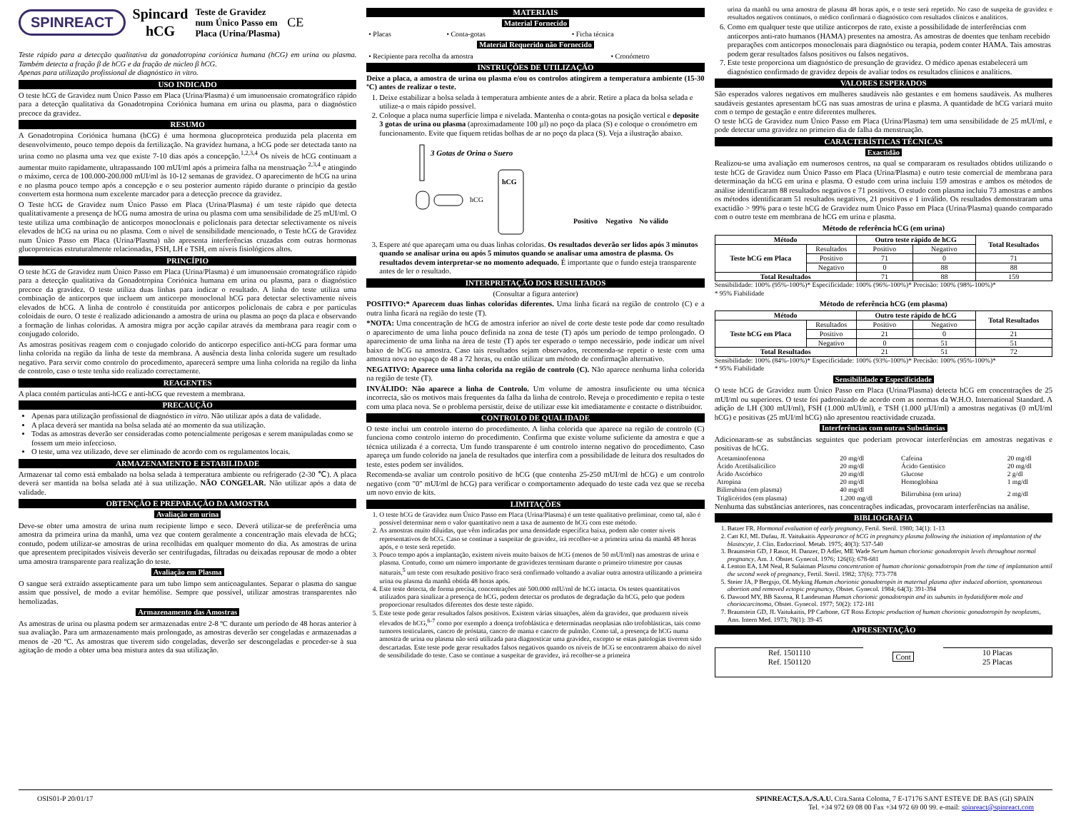SPINREACT
Spincard
hCG
Teste de Gravidez
num Único Passo em
Placa (Urina/Plasma)
CE
Teste rápido para a detecção qualitativa da gonadotropina coriónica humana (hCG) em urina ou plasma. Também detecta a fração β de hCG e da fração de núcleo β hCG.
Apenas para utilização profissional de diagnóstico in vitro.
USO INDICADO
O teste hCG de Gravidez num Único Passo em Placa (Urina/Plasma) é um imunoensaio cromatográfico rápido para a detecção qualitativa da Gonadotropina Coriónica humana em urina ou plasma, para o diagnóstico precoce da gravidez.
RESUMO
A Gonadotropina Coriónica humana (hCG) é uma hormona glucoproteica produzida pela placenta em desenvolvimento, pouco tempo depois da fertilização. Na gravidez humana, a hCG pode ser detectada tanto na urina como no plasma uma vez que existe 7-10 dias após a concepção.<sup>1,2,3,4</sup> Os níveis de hCG continuam a aumentar muito rapidamente, ultrapassando 100 mUI/ml após a primeira falha na menstruação <sup>2,3,4</sup> e atingindo o máximo, cerca de 100.000-200.000 mUI/ml às 10-12 semanas de gravidez. O aparecimento de hCG na urina e no plasma pouco tempo após a concepção e o seu posterior aumento rápido durante o princípio da gestão convertem esta hormona num excelente marcador para a detecção precoce da gravidez.
O Teste hCG de Gravidez num Único Passo em Placa (Urina/Plasma) é um teste rápido que detecta qualitativamente a presença de hCG numa amostra de urina ou plasma com uma sensibilidade de 25 mUI/ml. O teste utiliza uma combinação de anticorpos monoclonais e policlonais para detectar selectivamente os níveis elevados de hCG na urina ou no plasma. Com o nível de sensibilidade mencionado, o Teste hCG de Gravidez num Único Passo em Placa (Urina/Plasma) não apresenta interferências cruzadas com outras hormonas glucoproteicas estruturalmente relacionadas, FSH, LH e TSH, em níveis fisiológicos altos.
PRINCÍPIO
O teste hCG de Gravidez num Único Passo em Placa (Urina/Plasma) é um imunoensaio cromatográfico rápido para a detecção qualitativa da Gonadotropina Coriónica humana em urina ou plasma, para o diagnóstico precoce da gravidez. O teste utiliza duas linhas para indicar o resultado. A linha do teste utiliza uma combinação de anticorpos que incluem um anticorpo monoclonal hCG para detectar selectivamente níveis elevados de hCG. A linha de controlo é constituída por anticorpos policlonais de cabra e por partículas coloidais de ouro. O teste é realizado adicionando a amostra de urina ou plasma ao poço da placa e observando a formação de linhas coloridas. A amostra migra por acção capilar através da membrana para reagir com o conjugado colorido.
As amostras positivas reagem com o conjugado colorido do anticorpo específico anti-hCG para formar uma linha colorida na região da linha de teste da membrana. A ausência desta linha colorida sugere um resultado negativo. Para servir como controlo do procedimento, aparecerá sempre uma linha colorida na região da linha de controlo, caso o teste tenha sido realizado correctamente.
REAGENTES
A placa contém partículas anti-hCG e anti-hCG que revestem a membrana.
PRECAUÇÃO
Apenas para utilização profissional de diagnóstico in vitro. Não utilizar após a data de validade.
A placa deverá ser mantida na bolsa selada até ao momento da sua utilização.
Todas as amostras deverão ser consideradas como potencialmente perigosas e serem manipuladas como se fossem um meio infeccioso.
O teste, uma vez utilizado, deve ser eliminado de acordo com os regulamentos locais.
ARMAZENAMENTO E ESTABILIDADE
Armazenar tal como está embalado na bolsa selada à temperatura ambiente ou refrigerado (2-30 ℃). A placa deverá ser mantida na bolsa selada até à sua utilização. NÃO CONGELAR. Não utilizar após a data de validade.
OBTENÇÃO E PREPARAÇÃO DA AMOSTRA
Avaliação em urina
Deve-se obter uma amostra de urina num recipiente limpo e seco. Deverá utilizar-se de preferência uma amostra da primeira urina da manhã, uma vez que contem geralmente a concentração mais elevada de hCG; contudo, podem utilizar-se amostras de urina recolhidas em qualquer momento do dia. As amostras de urina que apresentem precipitados visíveis deverão ser centrifugadas, filtradas ou deixadas repousar de modo a obter uma amostra transparente para realização do teste.
Avaliação em Plasma
O sangue será extraído assepticamente para um tubo limpo sem anticoagulantes. Separar o plasma do sangue assim que possível, de modo a evitar hemólise. Sempre que possível, utilizar amostras transparentes não hemolizadas.
Armazenamento das Amostras
As amostras de urina ou plasma podem ser armazenadas entre 2-8 ºC durante um período de 48 horas anterior à sua avaliação. Para um armazenamento mais prolongado, as amostras deverão ser congeladas e armazenadas a menos de -20 ºC. As amostras que tiverem sido congeladas, deverão ser descongeladas e proceder-se à sua agitação de modo a obter uma boa mistura antes da sua utilização.
MATERIAIS
Material Fornecido
| • Placas | • Conta-gotas | • Ficha técnica |
Material Requerido não Fornecido
| • Recipiente para recolha da amostra | • Cronómetro |
INSTRUÇÕES DE UTILIZAÇÃO
Deixe a placa, a amostra de urina ou plasma e/ou os controlos atingirem a temperatura ambiente (15-30 ºC) antes de realizar o teste.
1. Deixe estabilizar a bolsa selada à temperatura ambiente antes de a abrir. Retire a placa da bolsa selada e utilize-a o mais rápido possível.
2. Coloque a placa numa superfície limpa e nivelada. Mantenha o conta-gotas na posição vertical e deposite 3 gotas de urina ou plasma (aproximadamente 100 µl) no poço da placa (S) e coloque o cronómetro em funcionamento. Evite que fiquem retidas bolhas de ar no poço da placa (S). Veja a ilustração abaixo.
3 Gotas de Orina o Suero
hCG
hCG
Positivo
Negativo
No válido
3. Espere até que apareçam uma ou duas linhas coloridas. Os resultados deverão ser lidos após 3 minutos quando se analisar urina ou após 5 minutos quando se analisar uma amostra de plasma. Os resultados devem interpretar-se no momento adequado. É importante que o fundo esteja transparente antes de ler o resultado.
INTERPRETAÇÃO DOS RESULTADOS
(Consultar a figura anterior)
POSITIVO:* Aparecem duas linhas coloridas diferentes. Uma linha ficará na região de controlo (C) e a outra linha ficará na região do teste (T).
*NOTA: Uma concentração de hCG de amostra inferior ao nível de corte deste teste pode dar como resultado o aparecimento de uma linha pouco definida na zona de teste (T) após um período de tempo prolongado. O aparecimento de uma linha na área de teste (T) após ter esperado o tempo necessário, pode indicar um nível baixo de hCG na amostra. Caso tais resultados sejam observados, recomenda-se repetir o teste com uma amostra nova no espaço de 48 a 72 horas, ou então utilizar um método de confirmação alternativo.
NEGATIVO: Aparece uma linha colorida na região de controlo (C). Não aparece nenhuma linha colorida na região de teste (T).
INVÁLIDO: Não aparece a linha de Controlo. Um volume de amostra insuficiente ou uma técnica incorrecta, são os motivos mais frequentes da falha da linha de controlo. Reveja o procedimento e repita o teste com uma placa nova. Se o problema persistir, deixe de utilizar esse kit imediatamente e contacte o distribuidor.
CONTROLO DE QUALIDADE
O teste inclui um controlo interno do procedimento. A linha colorida que aparece na região de controlo (C) funciona como controlo interno do procedimento. Confirma que existe volume suficiente da amostra e que a técnica utilizada é a correcta. Um fundo transparente é um controlo interno negativo do procedimento. Caso apareça um fundo colorido na janela de resultados que interfira com a possibilidade de leitura dos resultados do teste, estes podem ser inválidos.
Recomenda-se avaliar um controlo positivo de hCG (que contenha 25-250 mUI/ml de hCG) e um controlo negativo (com "0" mUI/ml de hCG) para verificar o comportamento adequado do teste cada vez que se receba um novo envio de kits.
LIMITAÇÕES
1. O teste hCG de Gravidez num Único Passo em Placa (Urina/Plasma) é um teste qualitativo preliminar, como tal, não é possível determinar nem o valor quantitativo nem a taxa de aumento de hCG com este método.
2. As amostras muito diluídas, que vêm indicadas por uma densidade específica baixa, podem não conter níveis representativos de hCG. Caso se continue a suspeitar de gravidez, irá recolher-se a primeira urina da manhã 48 horas após, e o teste será repetido.
3. Pouco tempo após a implantação, existem níveis muito baixos de hCG (menos de 50 mUI/ml) nas amostras de urina e plasma. Contudo, como um número importante de gravidezes terminam durante o primeiro trimestre por causas naturais,<sup>5</sup> um teste com resultado positivo fraco será confirmado voltando a avaliar outra amostra utilizando a primeira urina ou plasma da manhã obtida 48 horas após.
4. Este teste detecta, de forma precisa, concentrações até 500.000 mIU/ml de hCG intacta. Os testes quantitativos utilizados para sinalizar a presença de hCG, podem detectar os produtos de degradação da hCG, pelo que podem proporcionar resultados diferentes dos deste teste rápido.
5. Este teste pode gerar resultados falsos positivos. Existem várias situações, além da gravidez, que produzem níveis elevados de hCG,<sup>6-7</sup> como por exemplo a doença trofoblástica e determinadas neoplasias não trofoblásticas, tais como tumores testiculares, cancro de próstata, cancro de mama e cancro de pulmão. Como tal, a presença de hCG numa amostra de urina ou plasma não será utilizada para diagnosticar uma gravidez, excepto se estas patologias tiverem sido descartadas. Este teste pode gerar resultados falsos negativos quando os níveis de hCG se encontrarem abaixo do nível de sensibilidade do teste. Caso se continue a suspeitar de gravidez, irá recolher-se a primeira
urina da manhã ou uma amostra de plasma 48 horas após, e o teste será repetido. No caso de suspeita de gravidez e resultados negativos contínuos, o médico confirmará o diagnóstico com resultados clínicos e analíticos.
6. Como em qualquer teste que utilize anticorpos de rato, existe a possibilidade de interferências com anticorpos anti-rato humanos (HAMA) presentes na amostra. As amostras de doentes que tenham recebido preparações com anticorpos monoclonais para diagnóstico ou terapia, podem conter HAMA. Tais amostras podem gerar resultados falsos positivos ou falsos negativos.
7. Este teste proporciona um diagnóstico de presunção de gravidez. O médico apenas estabelecerá um diagnóstico confirmado de gravidez depois de avaliar todos os resultados clínicos e analíticos.
VALORES ESPERADOS
São esperados valores negativos em mulheres saudáveis não gestantes e em homens saudáveis. As mulheres saudáveis gestantes apresentam hCG nas suas amostras de urina e plasma. A quantidade de hCG variará muito com o tempo de gestação e entre diferentes mulheres.
O teste hCG de Gravidez num Único Passo em Placa (Urina/Plasma) tem uma sensibilidade de 25 mUI/ml, e pode detectar uma gravidez no primeiro dia de falha da menstruação.
CARACTERÍSTICAS TÉCNICAS
Exactidão
Realizou-se uma avaliação em numerosos centros, na qual se compararam os resultados obtidos utilizando o teste hCG de Gravidez num Único Passo em Placa (Urina/Plasma) e outro teste comercial de membrana para determinação da hCG em urina e plasma. O estudo com urina incluiu 159 amostras e ambos os métodos de análise identificaram 88 resultados negativos e 71 positivos. O estudo com plasma incluiu 73 amostras e ambos os métodos identificaram 51 resultados negativos, 21 positivos e 1 inválido. Os resultados demonstraram uma exactidão > 99% para o teste hCG de Gravidez num Único Passo em Placa (Urina/Plasma) quando comparado com o outro teste em membrana de hCG em urina e plasma.
Método de referência hCG (em urina)
| Método | | Outro teste rápido de hCG | | Total Resultados |
| --- | --- | --- | --- | --- |
| Teste hCG em Placa | Resultados | Positivo | Negativo | |
| | Positivo | 71 | 0 | 71 |
| | Negativo | 0 | 88 | 88 |
| Total Resultados | | 71 | 88 | 159 |
Sensibilidade: 100% (95%-100%)* Especificidade: 100% (96%-100%)* Precisão: 100% (98%-100%)*
* 95% Fiabilidade
Método de referência hCG (em plasma)
| Método | | Outro teste rápido de hCG | | Total Resultados |
| --- | --- | --- | --- | --- |
| Teste hCG em Placa | Resultados | Positivo | Negativo | |
| | Positivo | 21 | 0 | 21 |
| | Negativo | 0 | 51 | 51 |
| Total Resultados | | 21 | 51 | 72 |
Sensibilidade: 100% (84%-100%)* Especificidade: 100% (93%-100%)* Precisão: 100% (95%-100%)*
* 95% Fiabilidade
Sensibilidade e Especificidade
O teste hCG de Gravidez num Único Passo em Placa (Urina/Plasma) detecta hCG em concentrações de 25 mUI/ml ou superiores. O teste foi padronizado de acordo com as normas da W.H.O. International Standard. A adição de LH (300 mUI/ml), FSH (1.000 mUI/ml), e TSH (1.000 µUI/ml) a amostras negativas (0 mUI/ml hCG) e positivas (25 mUI/ml hCG) não apresentou reactividade cruzada.
Interferências com outras Substâncias
Adicionaram-se as substâncias seguintes que poderiam provocar interferências em amostras negativas e positivas de hCG.
| Acetaminofenona | 20 mg/dl | Cafeína | 20 mg/dl |
| Ácido Acetilsalicílico | 20 mg/dl | Ácido Gentísico | 20 mg/dl |
| Ácido Ascórbico | 20 mg/dl | Glucose | 2 g/dl |
| Atropina | 20 mg/dl | Hemoglobina | 1 mg/dl |
| Bilirrubina (em plasma) Triglicéridos (em plasma) | 40 mg/dl 1.200 mg/dl | Bilirrubina (em urina) | 2 mg/dl |
Nenhuma das substâncias anteriores, nas concentrações indicadas, provocaram interferências na análise.
BIBLIOGRAFIA
1. Batzer FR. Hormonal evaluation of early pregnancy, Fertil. Steril. 1980; 34(1): 1-13
2. Catt KJ, ML Dufau, JL Vaitukaitis Appearance of hCG in pregnancy plasma following the initiation of implantation of the blastocyte, J. Clin. Endocrinol. Metab. 1975; 40(3): 537-540
3. Braunstein GD, J Rasor, H. Danzer, D Adler, ME Wade Serum human chorionic gonadotropin levels throughout normal pregnancy, Am. J. Obstet. Gynecol. 1976; 126(6): 678-681
4. Lenton EA, LM Neal, R Sulaiman Plasma concentration of human chorionic gonadotropin from the time of implantation until the second week of pregnancy, Fertil. Steril. 1982; 37(6): 773-778
5. Steier JA, P Bergsjo, OL Myking Human chorionic gonadotropin in maternal plasma after induced abortion, spontaneous abortion and removed ectopic pregnancy, Obstet. Gynecol. 1984; 64(3): 391-394
6. Dawood MY, BB Saxena, R Landesman Human chorionic gonadotropin and its subunits in hydatidiform mole and choriocarcinoma, Obstet. Gynecol. 1977; 50(2): 172-181
7. Braunstein GD, JL Vaitukaitis, PP Carbone, GT Ross Ectopic production of human chorionic gonadotropin by neoplasms, Ann. Intern Med. 1973; 78(1): 39-45
APRESENTAÇÃO
| Ref. 1501110 Ref. 1501120 | Cont | 10 Placas 25 Placas |
OSIS01-P 20/01/17 SPINREACT,S.A./S.A.U. Ctra.Santa Coloma, 7 E-17176 SANT ESTEVE DE BAS (GI) SPAIN
Tel. +34 972 69 08 00 Fax +34 972 69 00 99. e-mail: spinreact@spinreact.com